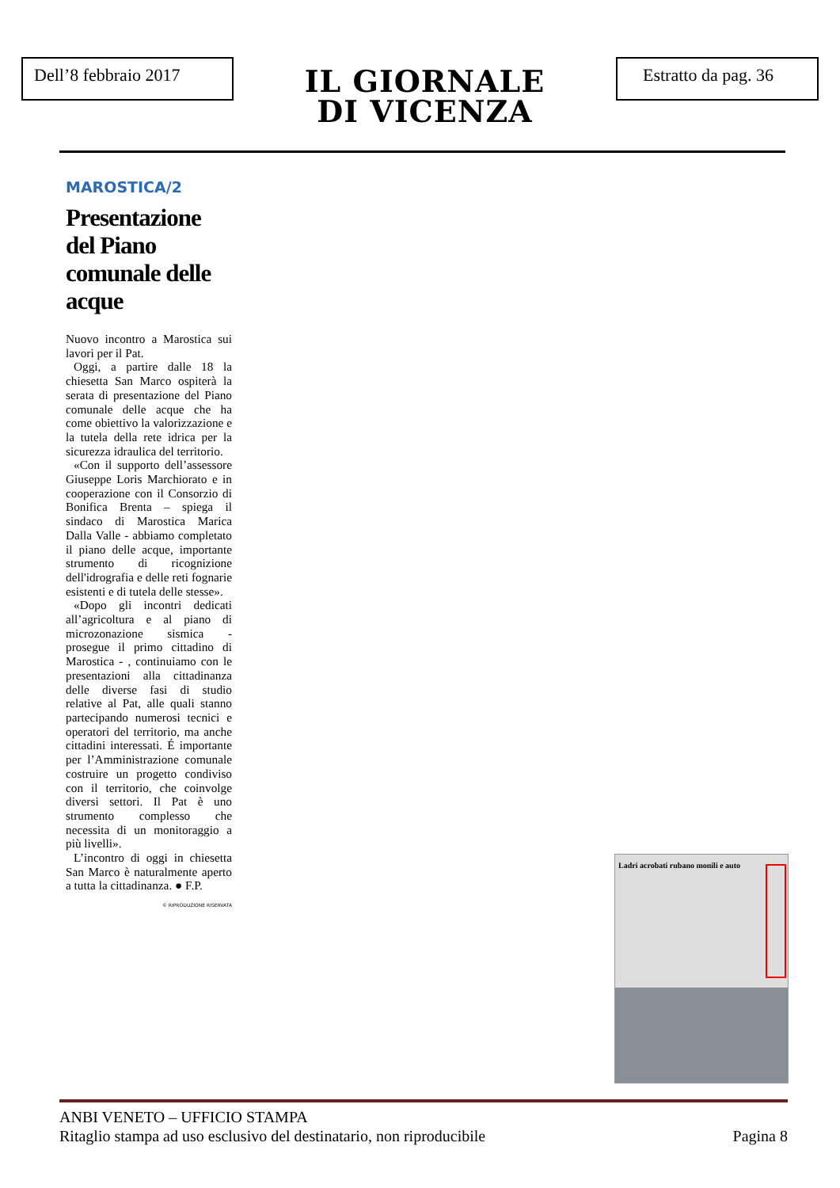Dell’8 febbraio 2017
IL GIORNALE
DI VICENZA
Estratto da pag. 36
MAROSTICA/2
Presentazione del Piano comunale delle acque
Nuovo incontro a Marostica sui lavori per il Pat.
Oggi, a partire dalle 18 la chiesetta San Marco ospiterà la serata di presentazione del Piano comunale delle acque che ha come obiettivo la valorizzazione e la tutela della rete idrica per la sicurezza idraulica del territorio.
«Con il supporto dell’assessore Giuseppe Loris Marchiorato e in cooperazione con il Consorzio di Bonifica Brenta – spiega il sindaco di Marostica Marica Dalla Valle - abbiamo completato il piano delle acque, importante strumento di ricognizione dell'idrografia e delle reti fognarie esistenti e di tutela delle stesse».
«Dopo gli incontri dedicati all’agricoltura e al piano di microzonazione sismica - prosegue il primo cittadino di Marostica - , continuiamo con le presentazioni alla cittadinanza delle diverse fasi di studio relative al Pat, alle quali stanno partecipando numerosi tecnici e operatori del territorio, ma anche cittadini interessati. É importante per l’Amministrazione comunale costruire un progetto condiviso con il territorio, che coinvolge diversi settori. Il Pat è uno strumento complesso che necessita di un monitoraggio a più livelli».
L’incontro di oggi in chiesetta San Marco è naturalmente aperto a tutta la cittadinanza. ● F.P.
© RIPRODUZIONE RISERVATA
Ladri acrobati rubano monili e auto
ANBI VENETO – UFFICIO STAMPA
Ritaglio stampa ad uso esclusivo del destinatario, non riproducibile Pagina 8